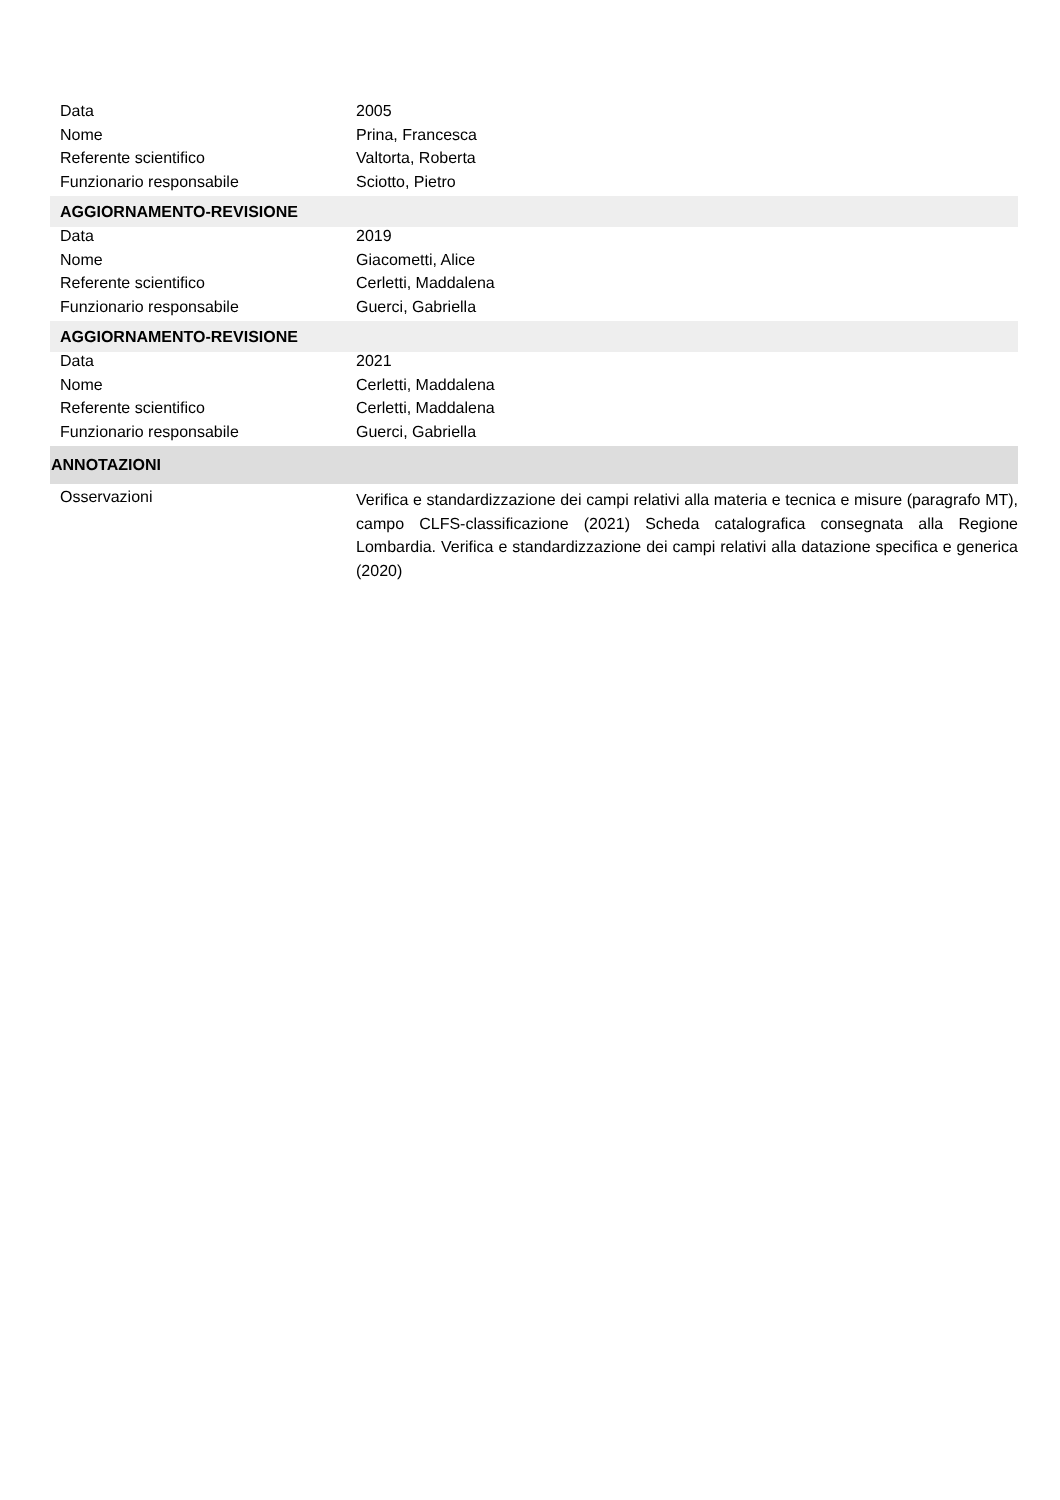| Data | 2005 |
| Nome | Prina, Francesca |
| Referente scientifico | Valtorta, Roberta |
| Funzionario responsabile | Sciotto, Pietro |
| AGGIORNAMENTO-REVISIONE | |
| Data | 2019 |
| Nome | Giacometti, Alice |
| Referente scientifico | Cerletti, Maddalena |
| Funzionario responsabile | Guerci, Gabriella |
| AGGIORNAMENTO-REVISIONE | |
| Data | 2021 |
| Nome | Cerletti, Maddalena |
| Referente scientifico | Cerletti, Maddalena |
| Funzionario responsabile | Guerci, Gabriella |
| ANNOTAZIONI | |
| Osservazioni | Verifica e standardizzazione dei campi relativi alla materia e tecnica e misure (paragrafo MT), campo CLFS-classificazione (2021) Scheda catalografica consegnata alla Regione Lombardia. Verifica e standardizzazione dei campi relativi alla datazione specifica e generica (2020) |